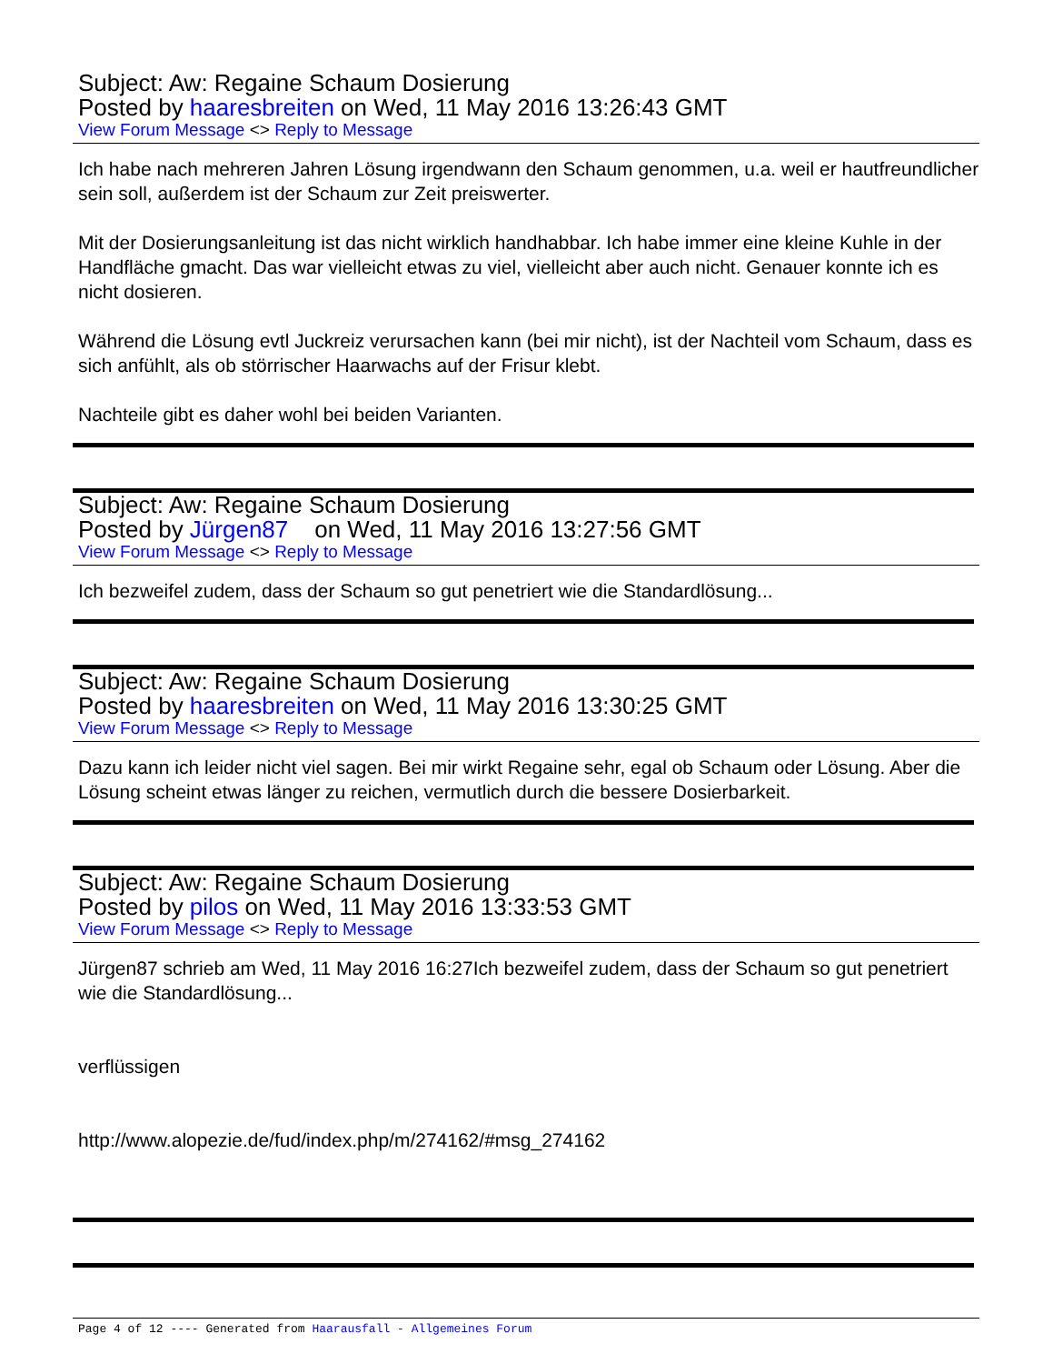Subject: Aw: Regaine Schaum Dosierung
Posted by haaresbreiten on Wed, 11 May 2016 13:26:43 GMT
View Forum Message <> Reply to Message
Ich habe nach mehreren Jahren Lösung irgendwann den Schaum genommen, u.a. weil er hautfreundlicher sein soll, außerdem ist der Schaum zur Zeit preiswerter.
Mit der Dosierungsanleitung ist das nicht wirklich handhabbar. Ich habe immer eine kleine Kuhle in der Handfläche gmacht. Das war vielleicht etwas zu viel, vielleicht aber auch nicht. Genauer konnte ich es nicht dosieren.
Während die Lösung evtl Juckreiz verursachen kann (bei mir nicht), ist der Nachteil vom Schaum, dass es sich anfühlt, als ob störrischer Haarwachs auf der Frisur klebt.
Nachteile gibt es daher wohl bei beiden Varianten.
Subject: Aw: Regaine Schaum Dosierung
Posted by Jürgen87 on Wed, 11 May 2016 13:27:56 GMT
View Forum Message <> Reply to Message
Ich bezweifel zudem, dass der Schaum so gut penetriert wie die Standardlösung...
Subject: Aw: Regaine Schaum Dosierung
Posted by haaresbreiten on Wed, 11 May 2016 13:30:25 GMT
View Forum Message <> Reply to Message
Dazu kann ich leider nicht viel sagen. Bei mir wirkt Regaine sehr, egal ob Schaum oder Lösung. Aber die Lösung scheint etwas länger zu reichen, vermutlich durch die bessere Dosierbarkeit.
Subject: Aw: Regaine Schaum Dosierung
Posted by pilos on Wed, 11 May 2016 13:33:53 GMT
View Forum Message <> Reply to Message
Jürgen87 schrieb am Wed, 11 May 2016 16:27Ich bezweifel zudem, dass der Schaum so gut penetriert wie die Standardlösung...
verflüssigen
http://www.alopezie.de/fud/index.php/m/274162/#msg_274162
Page 4 of 12 ---- Generated from Haarausfall - Allgemeines Forum